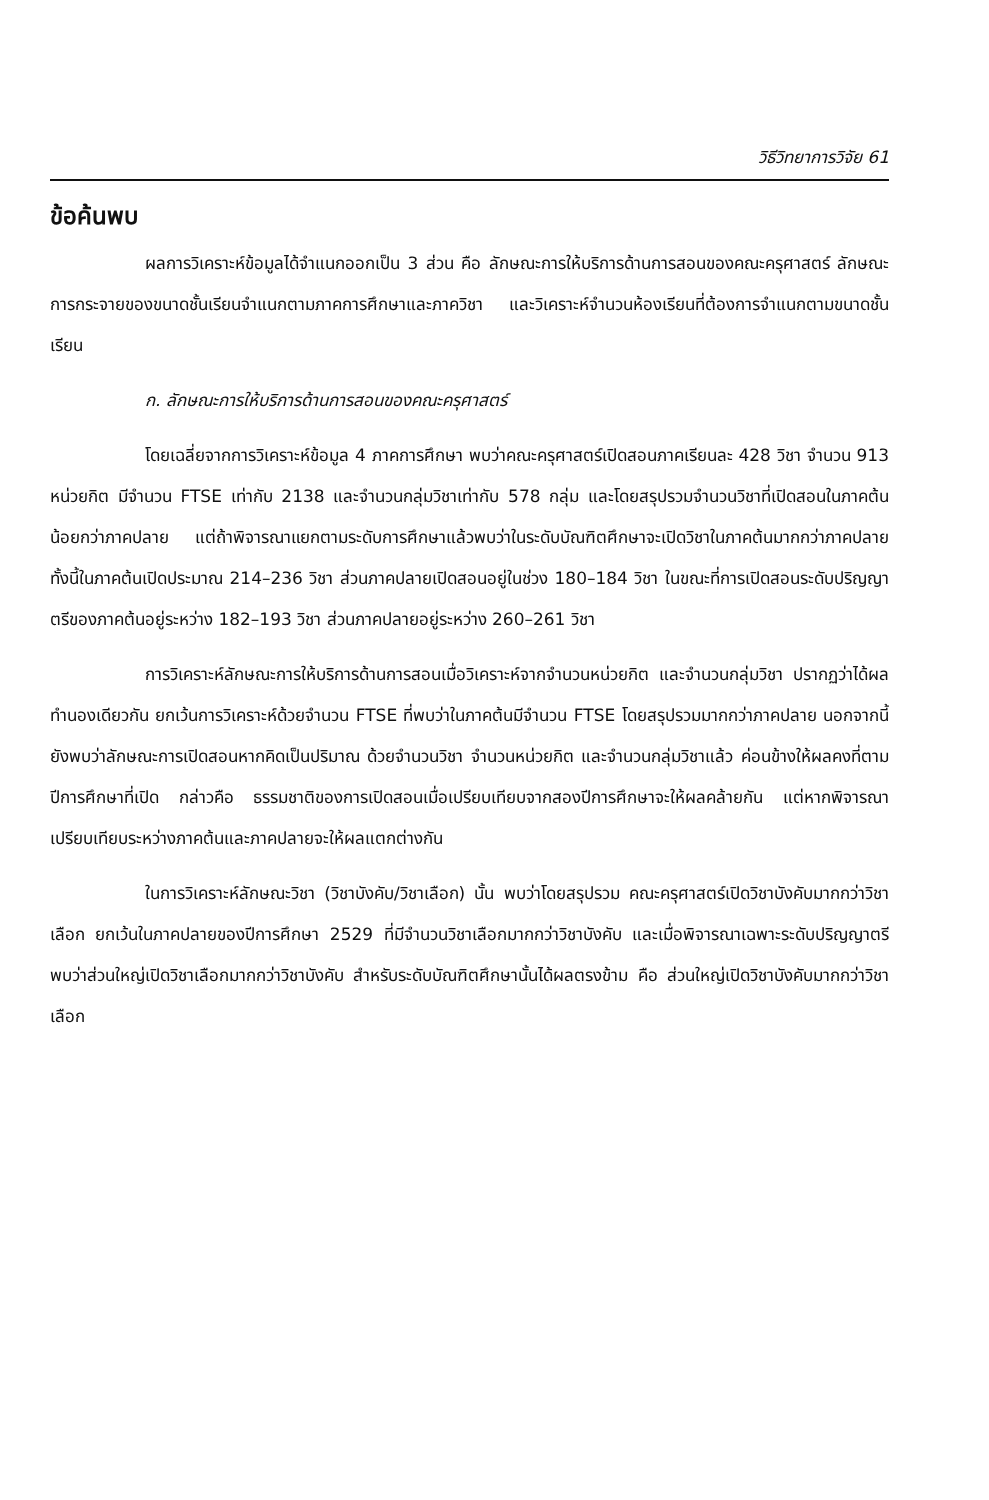วิธีวิทยาการวิจัย 61
ข้อค้นพบ
ผลการวิเคราะห์ข้อมูลได้จำแนกออกเป็น 3 ส่วน คือ ลักษณะการให้บริการด้านการสอนของคณะครุศาสตร์ ลักษณะการกระจายของขนาดชั้นเรียนจำแนกตามภาคการศึกษาและภาควิชา และวิเคราะห์จำนวนห้องเรียนที่ต้องการจำแนกตามขนาดชั้นเรียน
ก. ลักษณะการให้บริการด้านการสอนของคณะครุศาสตร์
โดยเฉลี่ยจากการวิเคราะห์ข้อมูล 4 ภาคการศึกษา พบว่าคณะครุศาสตร์เปิดสอนภาคเรียนละ 428 วิชา จำนวน 913 หน่วยกิต มีจำนวน FTSE เท่ากับ 2138 และจำนวนกลุ่มวิชาเท่ากับ 578 กลุ่ม และโดยสรุปรวมจำนวนวิชาที่เปิดสอนในภาคต้นน้อยกว่าภาคปลาย แต่ถ้าพิจารณาแยกตามระดับการศึกษาแล้วพบว่าในระดับบัณฑิตศึกษาจะเปิดวิชาในภาคต้นมากกว่าภาคปลาย ทั้งนี้ในภาคต้นเปิดประมาณ 214–236 วิชา ส่วนภาคปลายเปิดสอนอยู่ในช่วง 180–184 วิชา ในขณะที่การเปิดสอนระดับปริญญาตรีของภาคต้นอยู่ระหว่าง 182–193 วิชา ส่วนภาคปลายอยู่ระหว่าง 260–261 วิชา
การวิเคราะห์ลักษณะการให้บริการด้านการสอนเมื่อวิเคราะห์จากจำนวนหน่วยกิต และจำนวนกลุ่มวิชา ปรากฏว่าได้ผลทำนองเดียวกัน ยกเว้นการวิเคราะห์ด้วยจำนวน FTSE ที่พบว่าในภาคต้นมีจำนวน FTSE โดยสรุปรวมมากกว่าภาคปลาย นอกจากนี้ยังพบว่าลักษณะการเปิดสอนหากคิดเป็นปริมาณ ด้วยจำนวนวิชา จำนวนหน่วยกิต และจำนวนกลุ่มวิชาแล้ว ค่อนข้างให้ผลคงที่ตามปีการศึกษาที่เปิด กล่าวคือ ธรรมชาติของการเปิดสอนเมื่อเปรียบเทียบจากสองปีการศึกษาจะให้ผลคล้ายกัน แต่หากพิจารณาเปรียบเทียบระหว่างภาคต้นและภาคปลายจะให้ผลแตกต่างกัน
ในการวิเคราะห์ลักษณะวิชา (วิชาบังคับ/วิชาเลือก) นั้น พบว่าโดยสรุปรวม คณะครุศาสตร์เปิดวิชาบังคับมากกว่าวิชาเลือก ยกเว้นในภาคปลายของปีการศึกษา 2529 ที่มีจำนวนวิชาเลือกมากกว่าวิชาบังคับ และเมื่อพิจารณาเฉพาะระดับปริญญาตรี พบว่าส่วนใหญ่เปิดวิชาเลือกมากกว่าวิชาบังคับ สำหรับระดับบัณฑิตศึกษานั้นได้ผลตรงข้าม คือ ส่วนใหญ่เปิดวิชาบังคับมากกว่าวิชาเลือก